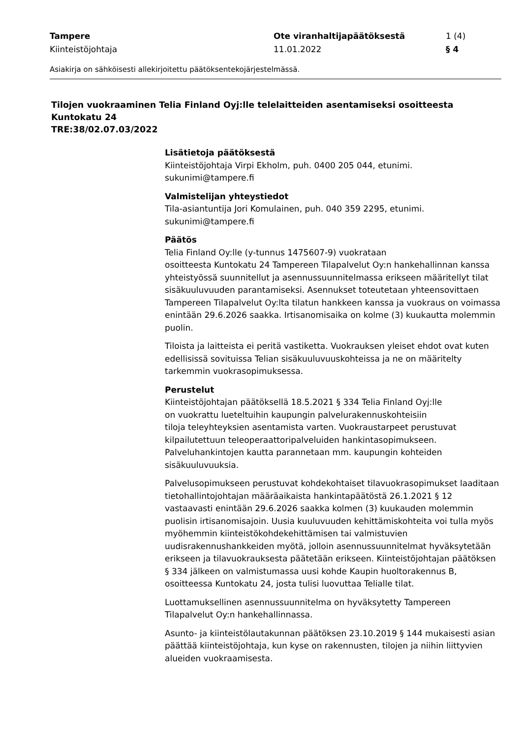Tampere
Kiinteistöjohtaja
Ote viranhaltijapäätöksestä
11.01.2022
1 (4)
§ 4
Asiakirja on sähköisesti allekirjoitettu päätöksentekojärjestelmässä.
Tilojen vuokraaminen Telia Finland Oyj:lle telelaitteiden asentamiseksi osoitteesta Kuntokatu 24
TRE:38/02.07.03/2022
Lisätietoja päätöksestä
Kiinteistöjohtaja Virpi Ekholm, puh. 0400 205 044, etunimi.
sukunimi@tampere.fi
Valmistelijan yhteystiedot
Tila-asiantuntija Jori Komulainen, puh. 040 359 2295, etunimi.
sukunimi@tampere.fi
Päätös
Telia Finland Oy:lle (y-tunnus 1475607-9) vuokrataan
osoitteesta Kuntokatu 24 Tampereen Tilapalvelut Oy:n hankehallinnan kanssa yhteistyössä suunnitellut ja asennussuunnitelmassa erikseen määritellyt tilat sisäkuuluvuuden parantamiseksi. Asennukset toteutetaan yhteensovittaen Tampereen Tilapalvelut Oy:lta tilatun hankkeen kanssa ja vuokraus on voimassa enintään 29.6.2026 saakka. Irtisanomisaika on kolme (3) kuukautta molemmin puolin.
Tiloista ja laitteista ei peritä vastiketta. Vuokrauksen yleiset ehdot ovat kuten edellisissä sovituissa Telian sisäkuuluvuuskohteissa ja ne on määritelty tarkemmin vuokrasopimuksessa.
Perustelut
Kiinteistöjohtajan päätöksellä 18.5.2021 § 334 Telia Finland Oyj:lle
on vuokrattu lueteltuihin kaupungin palvelurakennuskohteisiin
tiloja teleyhteyksien asentamista varten. Vuokraustarpeet perustuvat kilpailutettuun teleoperaattoripalveluiden hankintasopimukseen. Palveluhankintojen kautta parannetaan mm. kaupungin kohteiden sisäkuuluvuuksia.
Palvelusopimukseen perustuvat kohdekohtaiset tilavuokrasopimukset laaditaan tietohallintojohtajan määräaikaista hankintapäätöstä 26.1.2021 § 12 vastaavasti enintään 29.6.2026 saakka kolmen (3) kuukauden molemmin puolisin irtisanomisajoin. Uusia kuuluvuuden kehittämiskohteita voi tulla myös
myöhemmin kiinteistökohdekehittämisen tai valmistuvien uudisrakennushankkeiden myötä, jolloin asennussuunnitelmat hyväksytetään erikseen ja tilavuokrauksesta päätetään erikseen. Kiinteistöjohtajan päätöksen § 334 jälkeen on valmistumassa uusi kohde Kaupin huoltorakennus B, osoitteessa Kuntokatu 24, josta tulisi luovuttaa Telialle tilat.
Luottamuksellinen asennussuunnitelma on hyväksytetty Tampereen Tilapalvelut Oy:n hankehallinnassa.
Asunto- ja kiinteistölautakunnan päätöksen 23.10.2019 § 144 mukaisesti asian päättää kiinteistöjohtaja, kun kyse on rakennusten, tilojen ja niihin liittyvien alueiden vuokraamisesta.